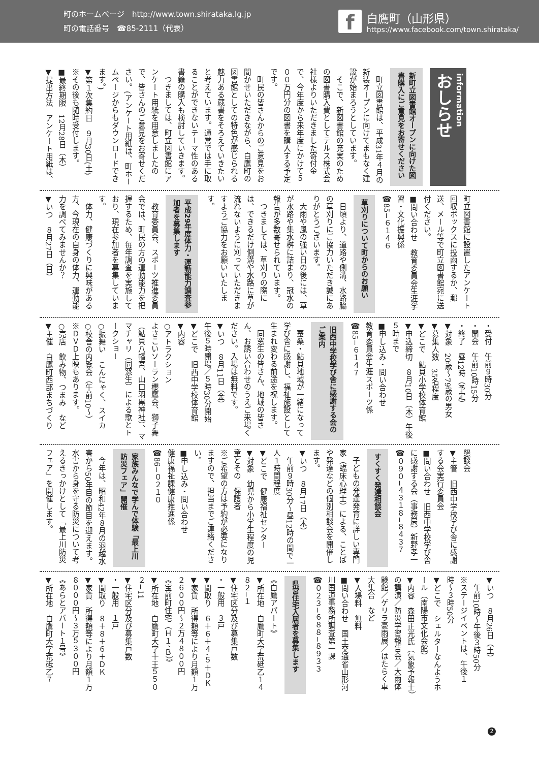町のホームページ　http://www.town.shirataka.lg.jp
町の電話番号　☎85-2111（代表）
f
白鷹町（山形県）
https://www.facebook.com/town.shirataka/
information
おしらせ
新町立図書館オープンに向けた図書購入にご意見をお寄せください
　町立図書館は、平成31年４月の新装オープンに向けてまもなく建設が始まろうとしています。
　そこで、新図書館の充実のための図書購入費としてテルス株式会社様よりいただきました寄付金で、今年度から来年度にかけて５００万円分の図書を購入する予定です。
　町民の皆さんからのご意見をお聞かせいただきながら、白鷹町の図書館としての特色が感じられる魅力ある蔵書をそろえていきたいと考えています。通常では手に取ることができないテーマ性のある書籍の購入も検討していきます。
　つきましては、町立図書館にアンケート用紙を用意しましたので、皆さんのご意見をお寄せください。(アンケート用紙は、町ホームページからもダウンロードできます。)
▼第１次集約日　９月30日(土)
※その後も随時受付します。
■最終期限　12月28日（木）
▼提出方法　アンケート用紙は、
町立図書館に設置したアンケート回収ボックスに投函するか、郵送、メール等で町立図書館宛に送付ください。
■問い合わせ　教育委員会生涯学習・文化振興係
☎85−６１４６
草刈りについて町からのお願い
　日頃より、道路や側溝、水路脇の草刈りにご協力いただき誠にありがとうございます。
　大雨や風の強い日の後には、草が水路や集水桝に詰まり、冠水の報告が多数寄せられています。
　つきましては、草刈りの際には、できるだけ側溝や水路に草が流れないように刈っていただきますようご協力をお願いいたします。
平成29年度体力・運動能力調査参加者を募集します
　教育委員会、スポーツ推進委員会では、町民の方の運動能力を把握するため、毎年調査を実施しており、現在参加者を募集しています。
　体力、健康づくりに興味がある方、今現在の自身の体力、運動能力を調べてみませんか？
▼いつ　８月27日（日）
・受付　午前９時30分
・開会　午前10時15分
・終了　昼12時（予定）
▼対象　20歳〜79歳の男女
▼募集人数　35名程度
▼どこで　鮎貝小学校体育館
▼申込締切　８月10日（木）午後５時まで
■申し込み・問い合わせ
教育委員会生涯スポーツ係
☎85−６１４７
旧西中学校学び舎に感謝する会のご案内
　蚕桑・鮎貝地域が一緒になって学び舎に感謝し、福祉施設として生まれ変わる前途を祝します。
　同窓生の皆さん、地域の皆さん、お誘い合わせのうえご来場ください。入場は無料です。
▼いつ　８月11日（金）
午後５時開場／５時30分開始
▼どこで　旧西中学校体育館
▼内容
○アトラクション
よさこいソーラン櫻鷹会、獅子舞（鮎貝八幡宮、山口羽黒神社）、ママチャリ（同窓生）による歌とトークショー
○振舞い　こんにゃく、スイカ
○校舎の内覧会（午前10〜）
※ＤＶＤ上映もあります。
○売店　飲み物、つまみ　など
▼主催　白鷹町西部まちづくり
懇談会
▼主管　旧西中学校学び舎に感謝する会実行委員会
■問い合わせ　旧西中学校学び舎に感謝する会（事務局）新野孝一
☎０９０−４３１８−８４３７
すくすく発達相談会
　子どもの発達発育に詳しい専門家（臨床心理士）による、ことばや発達などの個別相談会を開催します。
▼いつ　８月17日（木）
　午前９時30分〜昼12時の間で一人１時間程度
▼どこで　健康福祉センター
▼対象　幼児から小学生程度の児童とその　保護者
※ご希望の方は予約が必要になりますので、担当までご連絡ください。
■申し込み・問い合わせ
健康福祉課健康推進係
☎86−０２１０
家族みんなで学んで体験「最上川防災フェア」開催
　今年は、昭和42年８月の羽越水害から50年目の節目を迎えます。水害から身を守る防災について考えるきっかけとして「最上川防災フェア」を開催します。
▼いつ　８月26日（土）
　午前10時〜午後３時50分
※ステージイベントは、午後１時〜３時50分
▼どこで　シェルターなんようホール（南陽市文化会館）
▼内容　森田正光氏（気象予報士）の講演／防災学習報告会／大雨体験館／ゲリラ豪雨展／はたらく車大集合　など
▼入場料　無料
■問い合わせ　国土交通省山形河川国道事務所調査第一課
☎０２３−６８８−８９３３
県営住宅入居者を募集します
《白鷹アパート》
▼所在地　白鷹町大字荒砥乙１４８２−１
▼住宅区分及び募集戸数
・一般用　３戸
▼間取り　６＋６＋４･５＋ＤＫ
▼家賃　所得額等により月額１万２６００円〜２万４８００円
《宝前町住宅（Ｈ１、Ｂ）》
▼所在地　白鷹町大字十王５５０２−11
▼住宅区分及び募集戸数
・一般用　１戸
▼間取り　８＋８＋６＋ＤＫ
▼家賃　所得額等により月額１万８０００円〜３万５３００円
《あらとアパート１号》
▼所在地　白鷹町大字荒砥乙７
2